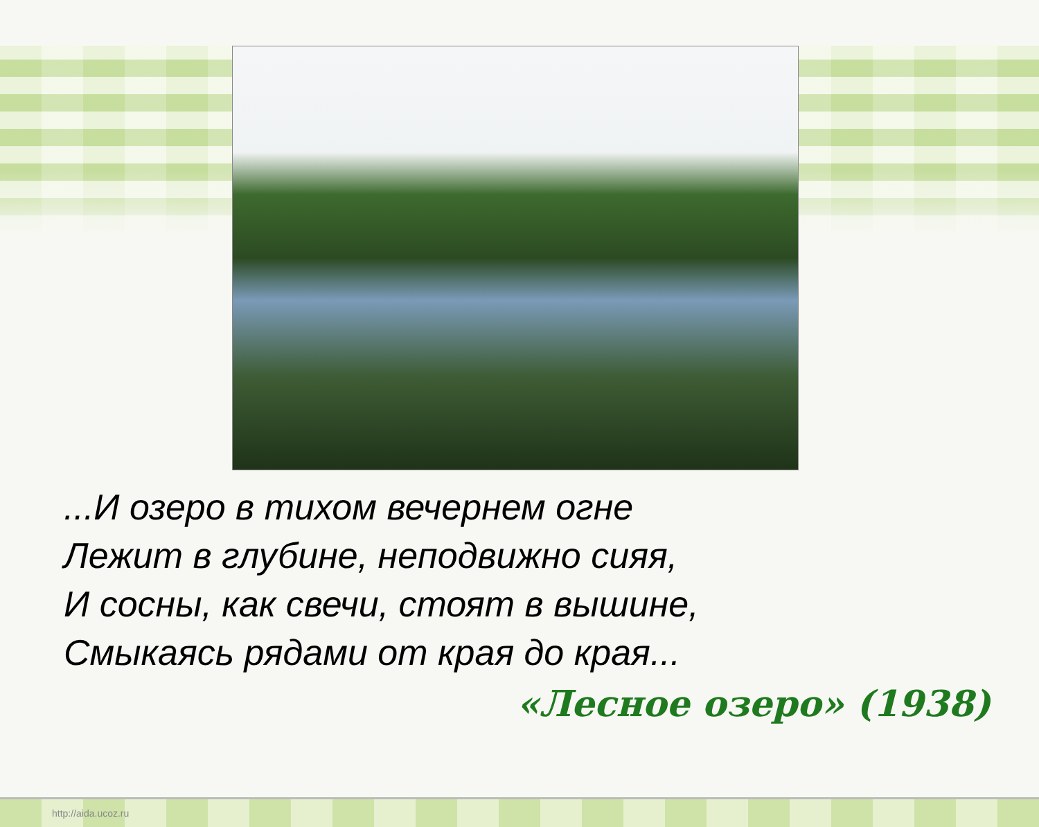...И озеро в тихом вечернем огне
Лежит в глубине, неподвижно сияя,
И сосны, как свечи, стоят в вышине,
Смыкаясь рядами от края до края...
«Лесное озеро» (1938)
http://aida.ucoz.ru